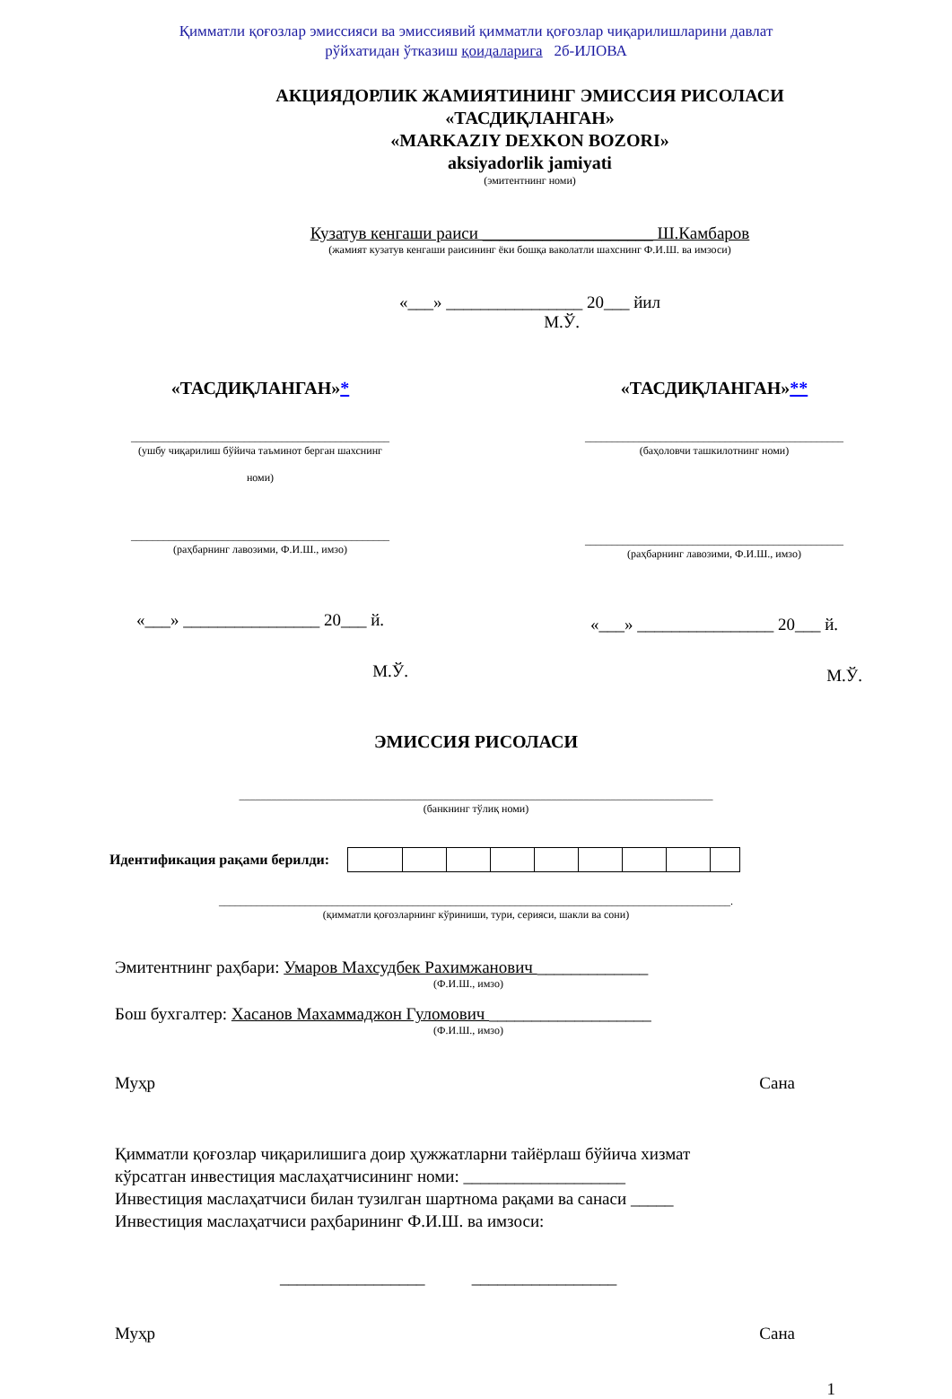Қимматли қоғозлар эмиссияси ва эмиссиявий қимматли қоғозлар чиқарилишларини давлат
рўйхатидан ўтказиш қоидаларига 2б-ИЛОВА
АКЦИЯДОРЛИК ЖАМИЯТИНИНГ ЭМИССИЯ РИСОЛАСИ
«ТАСДИҚЛАНГАН»
«MARKAZIY DEXKON BOZORI»
aksiyadorlik jamiyati
(эмитентнинг номи)
Кузатув кенгаши раиси ____________________ Ш.Камбаров
(жамият кузатув кенгаши раисининг ёки бошқа ваколатли шахснинг Ф.И.Ш. ва имзоси)
«___» ________________ 20___ йил
М.Ў.
«ТАСДИҚЛАНГАН»*
________________________________________________
(ушбу чиқарилиш бўйича таъминот берган шахснинг
номи)
________________________________________________
(раҳбарнинг лавозими, Ф.И.Ш., имзо)
«___» ________________ 20___ й.
М.Ў.
«ТАСДИҚЛАНГАН»**
________________________________________________
(баҳоловчи ташкилотнинг номи)
________________________________________________
(раҳбарнинг лавозими, Ф.И.Ш., имзо)
«___» ________________ 20___ й.
М.Ў.
ЭМИССИЯ РИСОЛАСИ
________________________________________________________________________________________
(банкнинг тўлиқ номи)
Идентификация рақами берилди:
_______________________________________________________________________________________________.
(қимматли қоғозларнинг кўриниши, тури, серияси, шакли ва сони)
Эмитентнинг раҳбари: Умаров Махсудбек Рахимжанович _____________
(Ф.И.Ш., имзо)
Бош бухгалтер: Хасанов Махаммаджон Гуломович ___________________
(Ф.И.Ш., имзо)
Муҳр Сана
Қимматли қоғозлар чиқарилишига доир ҳужжатларни тайёрлаш бўйича хизмат
кўрсатган инвестиция маслаҳатчисининг номи: ___________________
Инвестиция маслаҳатчиси билан тузилган шартнома рақами ва санаси _____
Инвестиция маслаҳатчиси раҳбарининг Ф.И.Ш. ва имзоси:
_________________ _________________
Муҳр Сана
1